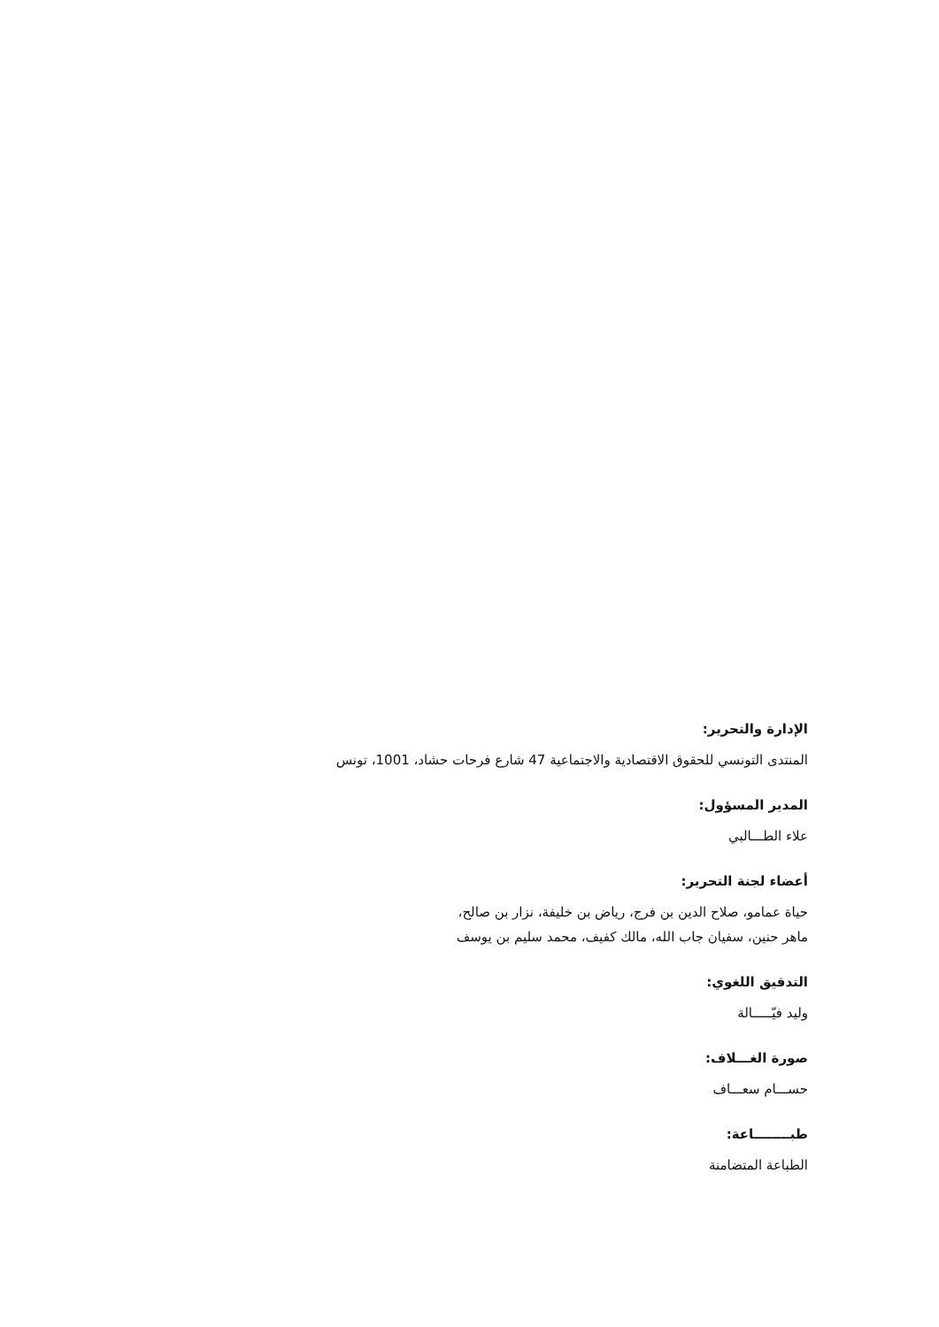الإدارة والتحرير:
المنتدى التونسي للحقوق الاقتصادية والاجتماعية 47 شارع فرحات حشاد، 1001، تونس
المدير المسؤول:
علاء الطـــالبي
أعضاء لجنة التحرير:
حياة عمامو، صلاح الدين بن فرج، رياض بن خليفة، نزار بن صالح،
ماهر حنين، سفيان جاب الله، مالك كفيف، محمد سليم بن يوسف
التدقيق اللغوي:
وليد فيّـــــالة
صورة الغـــلاف:
حســـام سعـــاف
طبــــــــاعة:
الطباعة المتضامنة